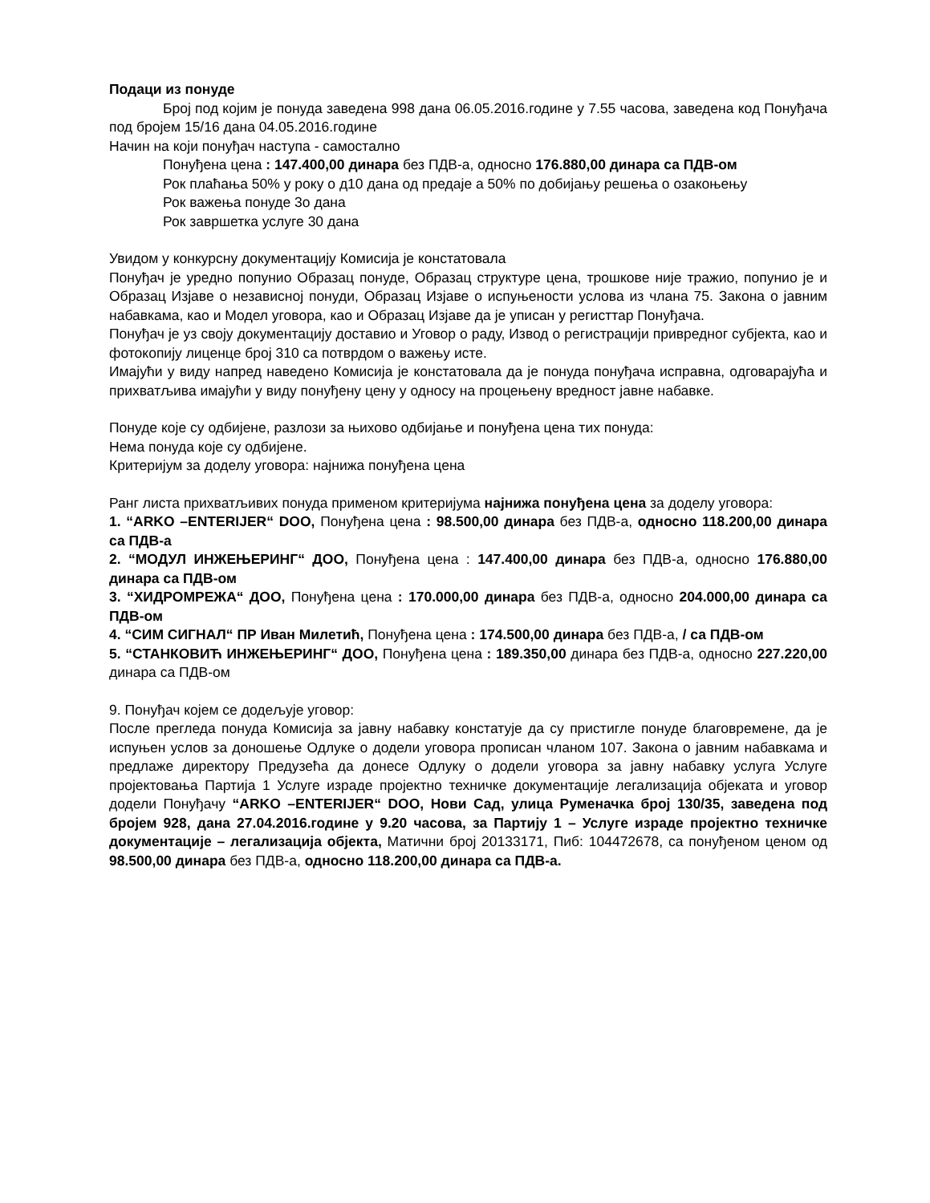Подаци из понуде
Број под којим је понуда заведена 998 дана 06.05.2016.године у 7.55 часова, заведена код Понуђача под бројем 15/16 дана 04.05.2016.године
Начин на који понуђач наступа - самостално
Понуђена цена : 147.400,00 динара без ПДВ-а, односно 176.880,00 динара са ПДВ-ом
Рок плаћања 50% у року о д10 дана од предаје а 50% по добијању решења о озакоњењу
Рок важења понуде 3о дана
Рок завршетка услуге 30 дана
Увидом у конкурсну документацију Комисија је констатовала
Понуђач је уредно попунио Образац понуде, Образац структуре цена, трошкове није тражио, попунио је и Образац Изјаве о независној понуди, Образац Изјаве о испуњености услова из члана 75. Закона о јавним набавкама, као и Модел уговора, као и Образац Изјаве да је уписан у регисттар Понуђача.
Понуђач је уз своју документацију доставио и Уговор о раду, Извод о регистрацији привредног субјекта, као и фотокопију лиценце број 310 са потврдом о важењу исте.
Имајући у виду напред наведено Комисија је констатовала да је понуда понуђача исправна, одговарајућа и прихватљива имајући у виду понуђену цену у односу на процењену вредност јавне набавке.
Понуде које су одбијене, разлози за њихово одбијање и понуђена цена тих понуда:
Нема понуда које су одбијене.
Критеријум за доделу уговора: најнижа понуђена цена
Ранг листа прихватљивих понуда применом критеријума најнижа понуђена цена за доделу уговора:
1. “ARKO –ENTERIJER“ DOO, Понуђена цена : 98.500,00 динара без ПДВ-а, односно 118.200,00 динара са ПДВ-а
2. “МОДУЛ ИНЖЕЊЕРИНГ“ ДОО, Понуђена цена : 147.400,00 динара без ПДВ-а, односно 176.880,00 динара са ПДВ-ом
3. “ХИДРОМРЕЖА“ ДОО, Понуђена цена : 170.000,00 динара без ПДВ-а, односно 204.000,00 динара са ПДВ-ом
4. “СИМ СИГНАЛ“ ПР Иван Милетић, Понуђена цена : 174.500,00 динара без ПДВ-а, / са ПДВ-ом
5. “СТАНКОВИЋ ИНЖЕЊЕРИНГ“ ДОО, Понуђена цена : 189.350,00 динара без ПДВ-а, односно 227.220,00 динара са ПДВ-ом
9. Понуђач којем се додељује уговор:
После прегледа понуда Комисија за јавну набавку констатује да су пристигле понуде благовремене, да је испуњен услов за доношење Одлуке о додели уговора прописан чланом 107. Закона о јавним набавкама и предлаже директору Предузећа да донесе Одлуку о додели уговора за јавну набавку услуга Услуге пројектовања Партија 1 Услуге израде пројектно техничке документације легализација објеката и уговор додели Понуђачу “ARKO –ENTERIJER“ DOO, Нови Сад, улица Руменачка број 130/35, заведена под бројем 928, дана 27.04.2016.године у 9.20 часова, за Партију 1 – Услуге израде пројектно техничке документације – легализација објекта, Матични број 20133171, Пиб: 104472678, са понуђеном ценом од 98.500,00 динара без ПДВ-а, односно 118.200,00 динара са ПДВ-а.